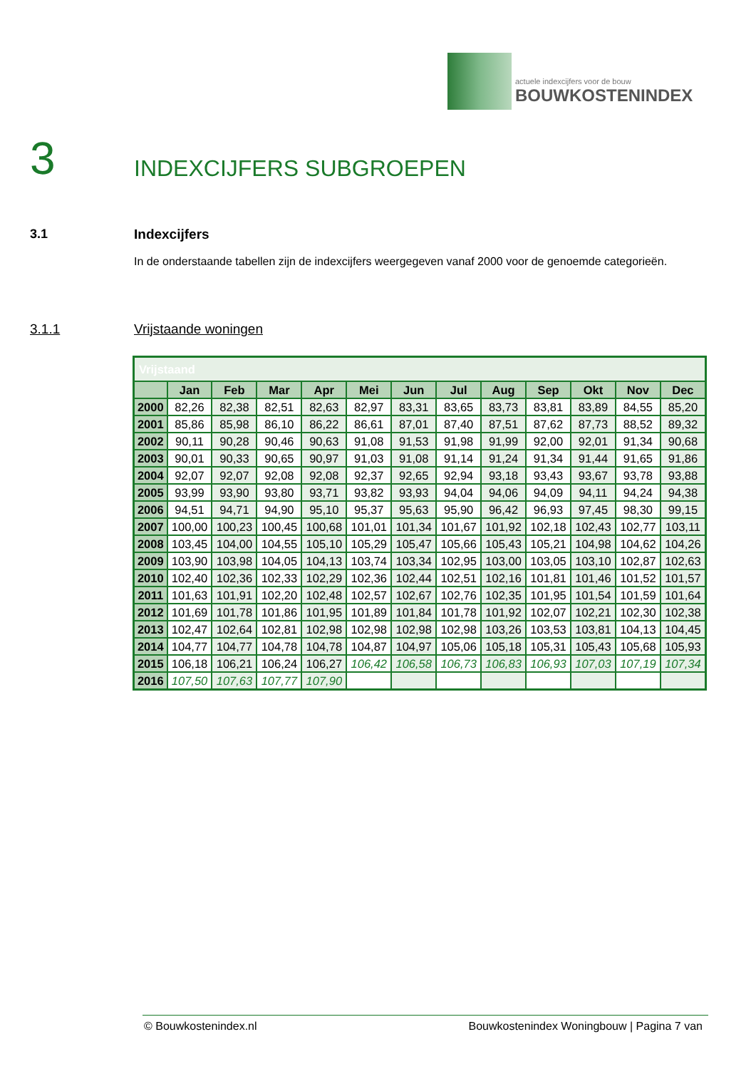actuele indexcijfers voor de bouw
BOUWKOSTENINDEX
3 INDEXCIJFERS SUBGROEPEN
3.1 Indexcijfers
In de onderstaande tabellen zijn de indexcijfers weergegeven vanaf 2000 voor de genoemde categorieën.
3.1.1 Vrijstaande woningen
| Vrijstaand | | | | | | | | | | | | |
| | Jan | Feb | Mar | Apr | Mei | Jun | Jul | Aug | Sep | Okt | Nov | Dec |
| 2000 | 82,26 | 82,38 | 82,51 | 82,63 | 82,97 | 83,31 | 83,65 | 83,73 | 83,81 | 83,89 | 84,55 | 85,20 |
| 2001 | 85,86 | 85,98 | 86,10 | 86,22 | 86,61 | 87,01 | 87,40 | 87,51 | 87,62 | 87,73 | 88,52 | 89,32 |
| 2002 | 90,11 | 90,28 | 90,46 | 90,63 | 91,08 | 91,53 | 91,98 | 91,99 | 92,00 | 92,01 | 91,34 | 90,68 |
| 2003 | 90,01 | 90,33 | 90,65 | 90,97 | 91,03 | 91,08 | 91,14 | 91,24 | 91,34 | 91,44 | 91,65 | 91,86 |
| 2004 | 92,07 | 92,07 | 92,08 | 92,08 | 92,37 | 92,65 | 92,94 | 93,18 | 93,43 | 93,67 | 93,78 | 93,88 |
| 2005 | 93,99 | 93,90 | 93,80 | 93,71 | 93,82 | 93,93 | 94,04 | 94,06 | 94,09 | 94,11 | 94,24 | 94,38 |
| 2006 | 94,51 | 94,71 | 94,90 | 95,10 | 95,37 | 95,63 | 95,90 | 96,42 | 96,93 | 97,45 | 98,30 | 99,15 |
| 2007 | 100,00 | 100,23 | 100,45 | 100,68 | 101,01 | 101,34 | 101,67 | 101,92 | 102,18 | 102,43 | 102,77 | 103,11 |
| 2008 | 103,45 | 104,00 | 104,55 | 105,10 | 105,29 | 105,47 | 105,66 | 105,43 | 105,21 | 104,98 | 104,62 | 104,26 |
| 2009 | 103,90 | 103,98 | 104,05 | 104,13 | 103,74 | 103,34 | 102,95 | 103,00 | 103,05 | 103,10 | 102,87 | 102,63 |
| 2010 | 102,40 | 102,36 | 102,33 | 102,29 | 102,36 | 102,44 | 102,51 | 102,16 | 101,81 | 101,46 | 101,52 | 101,57 |
| 2011 | 101,63 | 101,91 | 102,20 | 102,48 | 102,57 | 102,67 | 102,76 | 102,35 | 101,95 | 101,54 | 101,59 | 101,64 |
| 2012 | 101,69 | 101,78 | 101,86 | 101,95 | 101,89 | 101,84 | 101,78 | 101,92 | 102,07 | 102,21 | 102,30 | 102,38 |
| 2013 | 102,47 | 102,64 | 102,81 | 102,98 | 102,98 | 102,98 | 102,98 | 103,26 | 103,53 | 103,81 | 104,13 | 104,45 |
| 2014 | 104,77 | 104,77 | 104,78 | 104,78 | 104,87 | 104,97 | 105,06 | 105,18 | 105,31 | 105,43 | 105,68 | 105,93 |
| 2015 | 106,18 | 106,21 | 106,24 | 106,27 | 106,42 | 106,58 | 106,73 | 106,83 | 106,93 | 107,03 | 107,19 | 107,34 |
| 2016 | 107,50 | 107,63 | 107,77 | 107,90 | | | | | | | | |
© Bouwkostenindex.nl Bouwkostenindex Woningbouw | Pagina 7 van